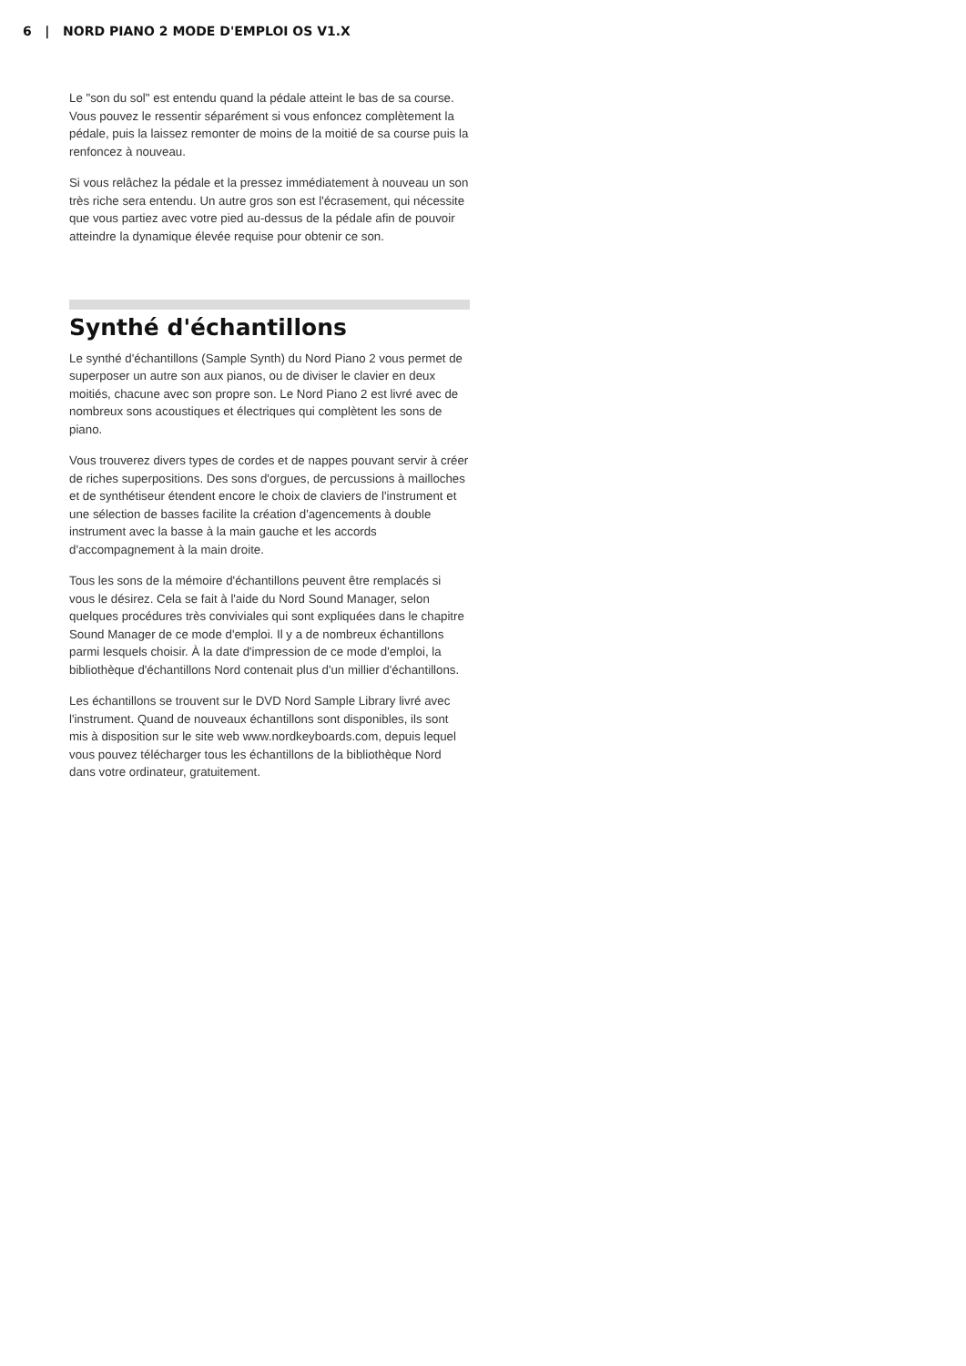6 | NORD PIANO 2 MODE D'EMPLOI OS V1.X
Le "son du sol" est entendu quand la pédale atteint le bas de sa course. Vous pouvez le ressentir séparément si vous enfoncez complètement la pédale, puis la laissez remonter de moins de la moitié de sa course puis la renfoncez à nouveau.
Si vous relâchez la pédale et la pressez immédiatement à nouveau un son très riche sera entendu. Un autre gros son est l'écrasement, qui nécessite que vous partiez avec votre pied au-dessus de la pédale afin de pouvoir atteindre la dynamique élevée requise pour obtenir ce son.
Synthé d'échantillons
Le synthé d'échantillons (Sample Synth) du Nord Piano 2 vous permet de superposer un autre son aux pianos, ou de diviser le clavier en deux moitiés, chacune avec son propre son. Le Nord Piano 2 est livré avec de nombreux sons acoustiques et électriques qui complètent les sons de piano.
Vous trouverez divers types de cordes et de nappes pouvant servir à créer de riches superpositions. Des sons d'orgues, de percussions à mailloches et de synthétiseur étendent encore le choix de claviers de l'instrument et une sélection de basses facilite la création d'agencements à double instrument avec la basse à la main gauche et les accords d'accompagnement à la main droite.
Tous les sons de la mémoire d'échantillons peuvent être remplacés si vous le désirez. Cela se fait à l'aide du Nord Sound Manager, selon quelques procédures très conviviales qui sont expliquées dans le chapitre Sound Manager de ce mode d'emploi. Il y a de nombreux échantillons parmi lesquels choisir. À la date d'impression de ce mode d'emploi, la bibliothèque d'échantillons Nord contenait plus d'un millier d'échantillons.
Les échantillons se trouvent sur le DVD Nord Sample Library livré avec l'instrument. Quand de nouveaux échantillons sont disponibles, ils sont mis à disposition sur le site web www.nordkeyboards.com, depuis lequel vous pouvez télécharger tous les échantillons de la bibliothèque Nord dans votre ordinateur, gratuitement.